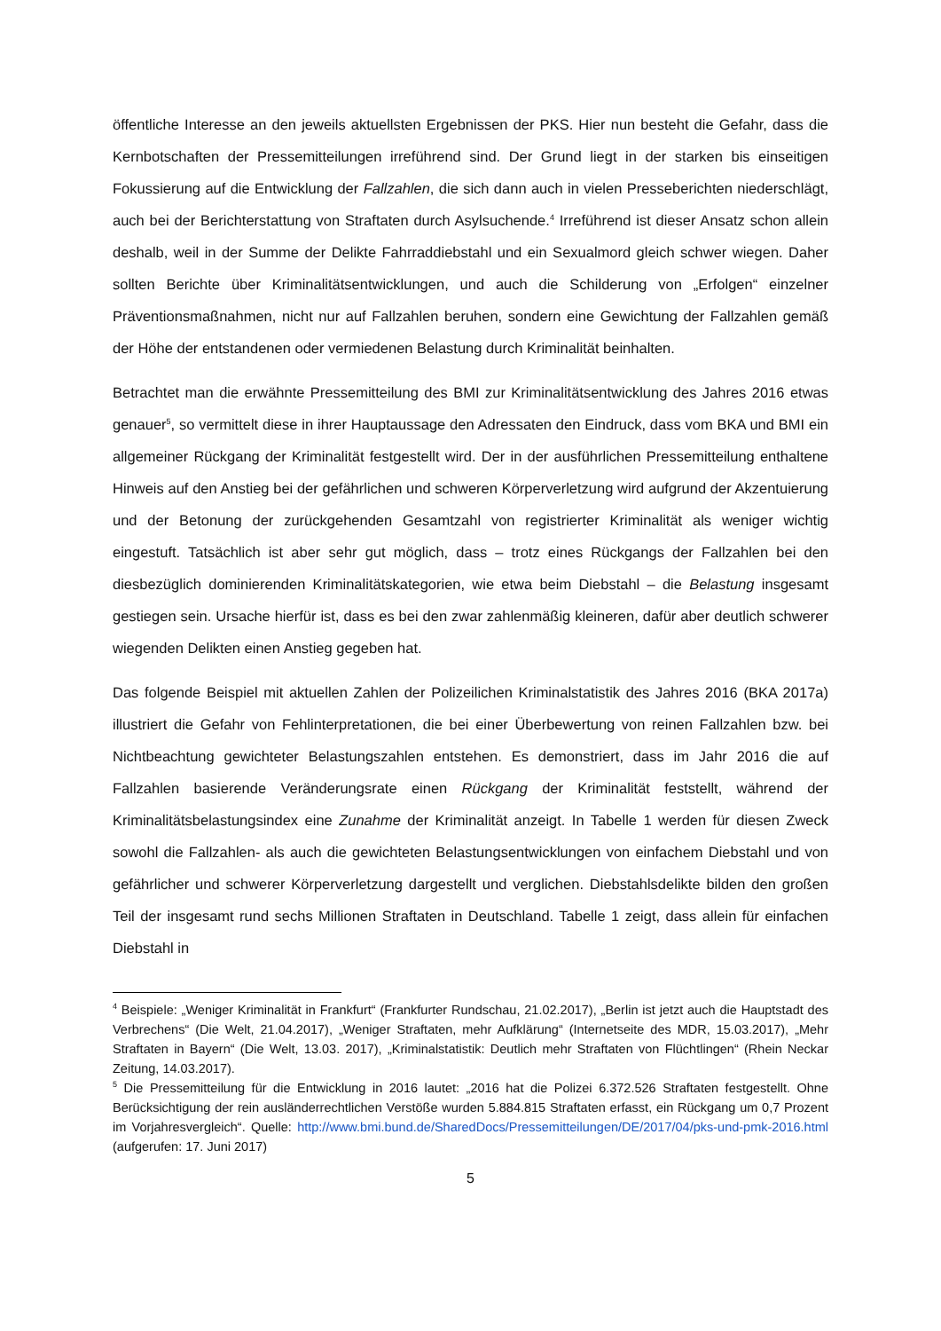öffentliche Interesse an den jeweils aktuellsten Ergebnissen der PKS. Hier nun besteht die Gefahr, dass die Kernbotschaften der Pressemitteilungen irreführend sind. Der Grund liegt in der starken bis einseitigen Fokussierung auf die Entwicklung der Fallzahlen, die sich dann auch in vielen Presseberichten niederschlägt, auch bei der Berichterstattung von Straftaten durch Asylsuchende.<sup>4</sup> Irreführend ist dieser Ansatz schon allein deshalb, weil in der Summe der Delikte Fahrraddiebstahl und ein Sexualmord gleich schwer wiegen. Daher sollten Berichte über Kriminalitätsentwicklungen, und auch die Schilderung von „Erfolgen“ einzelner Präventionsmaßnahmen, nicht nur auf Fallzahlen beruhen, sondern eine Gewichtung der Fallzahlen gemäß der Höhe der entstandenen oder vermiedenen Belastung durch Kriminalität beinhalten.
Betrachtet man die erwähnte Pressemitteilung des BMI zur Kriminalitätsentwicklung des Jahres 2016 etwas genauer<sup>5</sup>, so vermittelt diese in ihrer Hauptaussage den Adressaten den Eindruck, dass vom BKA und BMI ein allgemeiner Rückgang der Kriminalität festgestellt wird. Der in der ausführlichen Pressemitteilung enthaltene Hinweis auf den Anstieg bei der gefährlichen und schweren Körperverletzung wird aufgrund der Akzentuierung und der Betonung der zurückgehenden Gesamtzahl von registrierter Kriminalität als weniger wichtig eingestuft. Tatsächlich ist aber sehr gut möglich, dass – trotz eines Rückgangs der Fallzahlen bei den diesbezüglich dominierenden Kriminalitätskategorien, wie etwa beim Diebstahl – die Belastung insgesamt gestiegen sein. Ursache hierfür ist, dass es bei den zwar zahlenmäßig kleineren, dafür aber deutlich schwerer wiegenden Delikten einen Anstieg gegeben hat.
Das folgende Beispiel mit aktuellen Zahlen der Polizeilichen Kriminalstatistik des Jahres 2016 (BKA 2017a) illustriert die Gefahr von Fehlinterpretationen, die bei einer Überbewertung von reinen Fallzahlen bzw. bei Nichtbeachtung gewichteter Belastungszahlen entstehen. Es demonstriert, dass im Jahr 2016 die auf Fallzahlen basierende Veränderungsrate einen Rückgang der Kriminalität feststellt, während der Kriminalitätsbelastungsindex eine Zunahme der Kriminalität anzeigt. In Tabelle 1 werden für diesen Zweck sowohl die Fallzahlen- als auch die gewichteten Belastungsentwicklungen von einfachem Diebstahl und von gefährlicher und schwerer Körperverletzung dargestellt und verglichen. Diebstahlsdelikte bilden den großen Teil der insgesamt rund sechs Millionen Straftaten in Deutschland. Tabelle 1 zeigt, dass allein für einfachen Diebstahl in
<sup>4</sup> Beispiele: „Weniger Kriminalität in Frankfurt“ (Frankfurter Rundschau, 21.02.2017), „Berlin ist jetzt auch die Hauptstadt des Verbrechens“ (Die Welt, 21.04.2017), „Weniger Straftaten, mehr Aufklärung“ (Internetseite des MDR, 15.03.2017), „Mehr Straftaten in Bayern“ (Die Welt, 13.03. 2017), „Kriminalstatistik: Deutlich mehr Straftaten von Flüchtlingen“ (Rhein Neckar Zeitung, 14.03.2017).
<sup>5</sup> Die Pressemitteilung für die Entwicklung in 2016 lautet: „2016 hat die Polizei 6.372.526 Straftaten festgestellt. Ohne Berücksichtigung der rein ausländerrechtlichen Verstöße wurden 5.884.815 Straftaten erfasst, ein Rückgang um 0,7 Prozent im Vorjahresvergleich“. Quelle: http://www.bmi.bund.de/SharedDocs/Pressemitteilungen/DE/2017/04/pks-und-pmk-2016.html (aufgerufen: 17. Juni 2017)
5